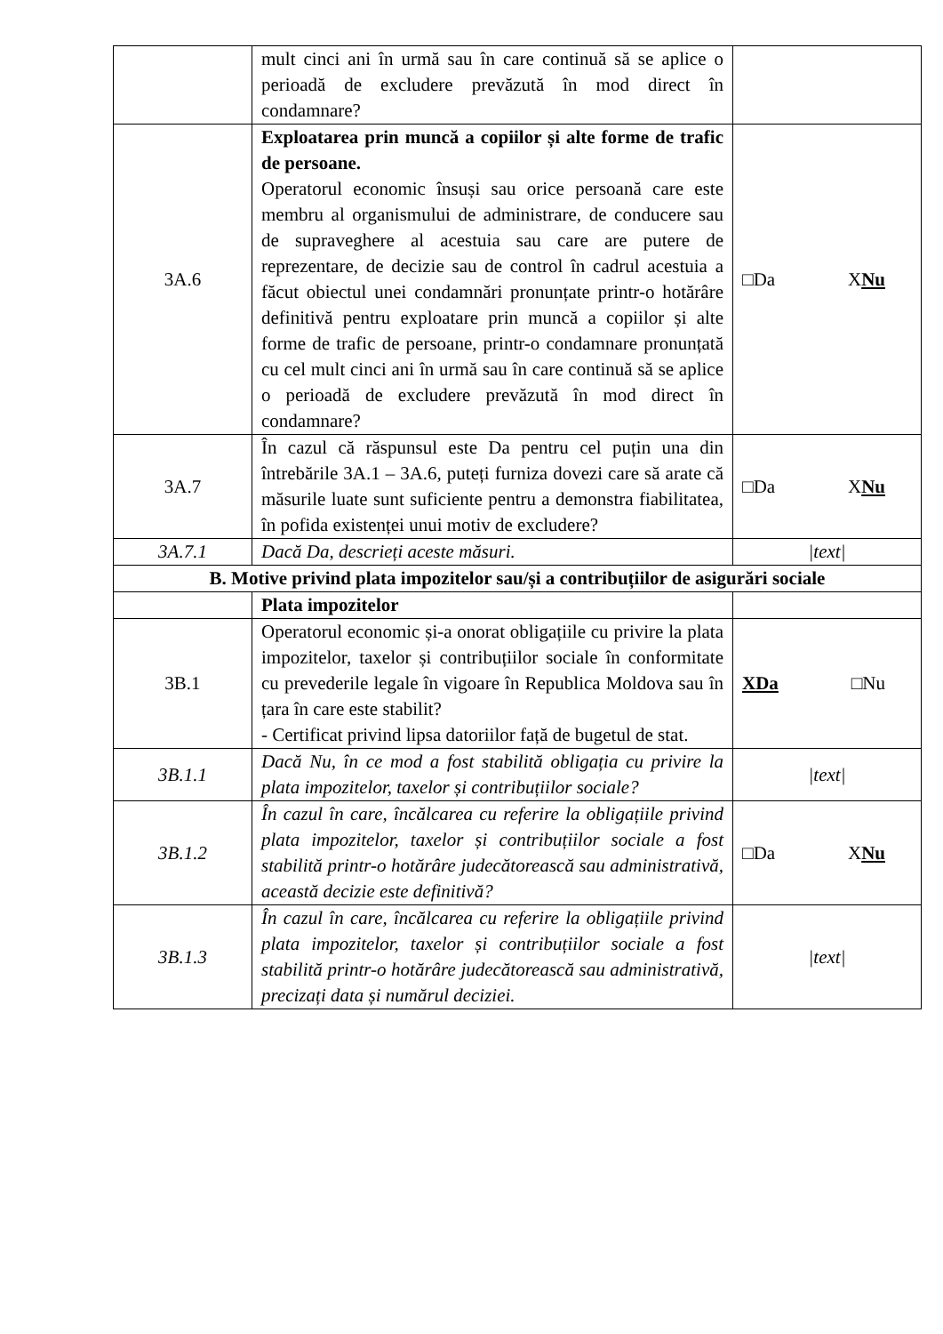| | mult cinci ani în urmă sau în care continuă să se aplice o perioadă de excludere prevăzută în mod direct în condamnare? | |
| 3A.6 | Exploatarea prin muncă a copiilor și alte forme de trafic de persoane. Operatorul economic însuși sau orice persoană care este membru al organismului de administrare, de conducere sau de supraveghere al acestuia sau care are putere de reprezentare, de decizie sau de control în cadrul acestuia a făcut obiectul unei condamnări pronunțate printr-o hotărâre definitivă pentru exploatare prin muncă a copiilor și alte forme de trafic de persoane, printr-o condamnare pronunțată cu cel mult cinci ani în urmă sau în care continuă să se aplice o perioadă de excludere prevăzută în mod direct în condamnare? | □Da X Nu |
| 3A.7 | În cazul că răspunsul este Da pentru cel puțin una din întrebările 3A.1 – 3A.6, puteți furniza dovezi care să arate că măsurile luate sunt suficiente pentru a demonstra fiabilitatea, în pofida existenței unui motiv de excludere? | □Da X Nu |
| 3A.7.1 | Dacă Da, descrieți aceste măsuri. | /text/ |
| B. Motive privind plata impozitelor sau/și a contribuțiilor de asigurări sociale | | |
| | Plata impozitelor | |
| 3B.1 | Operatorul economic și-a onorat obligațiile cu privire la plata impozitelor, taxelor și contribuțiilor sociale în conformitate cu prevederile legale în vigoare în Republica Moldova sau în țara în care este stabilit? - Certificat privind lipsa datoriilor față de bugetul de stat. | XDa □Nu |
| 3B.1.1 | Dacă Nu, în ce mod a fost stabilită obligația cu privire la plata impozitelor, taxelor și contribuțiilor sociale? | /text/ |
| 3B.1.2 | În cazul în care, încălcarea cu referire la obligațiile privind plata impozitelor, taxelor și contribuțiilor sociale a fost stabilită printr-o hotărâre judecătorească sau administrativă, această decizie este definitivă? | □Da X Nu |
| 3B.1.3 | În cazul în care, încălcarea cu referire la obligațiile privind plata impozitelor, taxelor și contribuțiilor sociale a fost stabilită printr-o hotărâre judecătorească sau administrativă, precizați data și numărul deciziei. | /text/ |